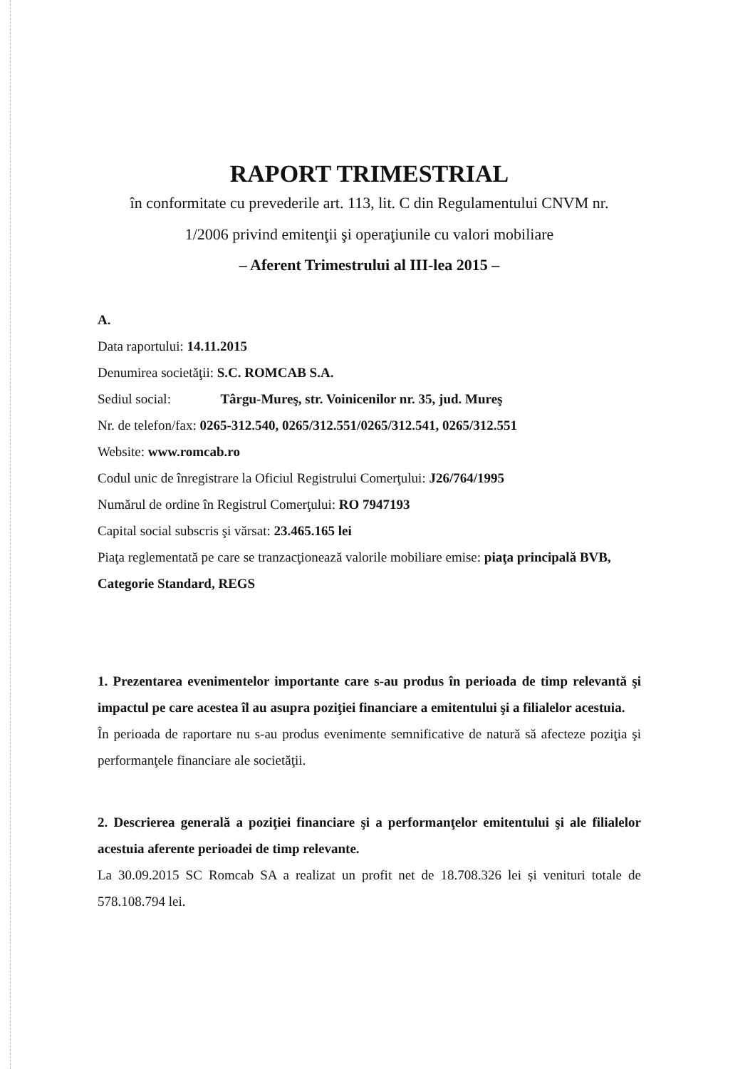RAPORT TRIMESTRIAL
în conformitate cu prevederile art. 113, lit. C din Regulamentului CNVM nr.
1/2006 privind emitenţii şi operaţiunile cu valori mobiliare
– Aferent Trimestrului al III-lea 2015 –
A.
Data raportului: 14.11.2015
Denumirea societăţii: S.C. ROMCAB S.A.
Sediul social: Târgu-Mureş, str. Voinicenilor nr. 35, jud. Mureş
Nr. de telefon/fax: 0265-312.540, 0265/312.551/0265/312.541, 0265/312.551
Website: www.romcab.ro
Codul unic de înregistrare la Oficiul Registrului Comerţului: J26/764/1995
Numărul de ordine în Registrul Comerţului: RO 7947193
Capital social subscris şi vărsat: 23.465.165 lei
Piaţa reglementată pe care se tranzacţionează valorile mobiliare emise: piaţa principală BVB, Categorie Standard, REGS
1. Prezentarea evenimentelor importante care s-au produs în perioada de timp relevantă şi impactul pe care acestea îl au asupra poziţiei financiare a emitentului şi a filialelor acestuia.
În perioada de raportare nu s-au produs evenimente semnificative de natură să afecteze poziţia şi performanţele financiare ale societăţii.
2. Descrierea generală a poziţiei financiare şi a performanţelor emitentului şi ale filialelor acestuia aferente perioadei de timp relevante.
La 30.09.2015 SC Romcab SA a realizat un profit net de 18.708.326 lei și venituri totale de 578.108.794 lei.